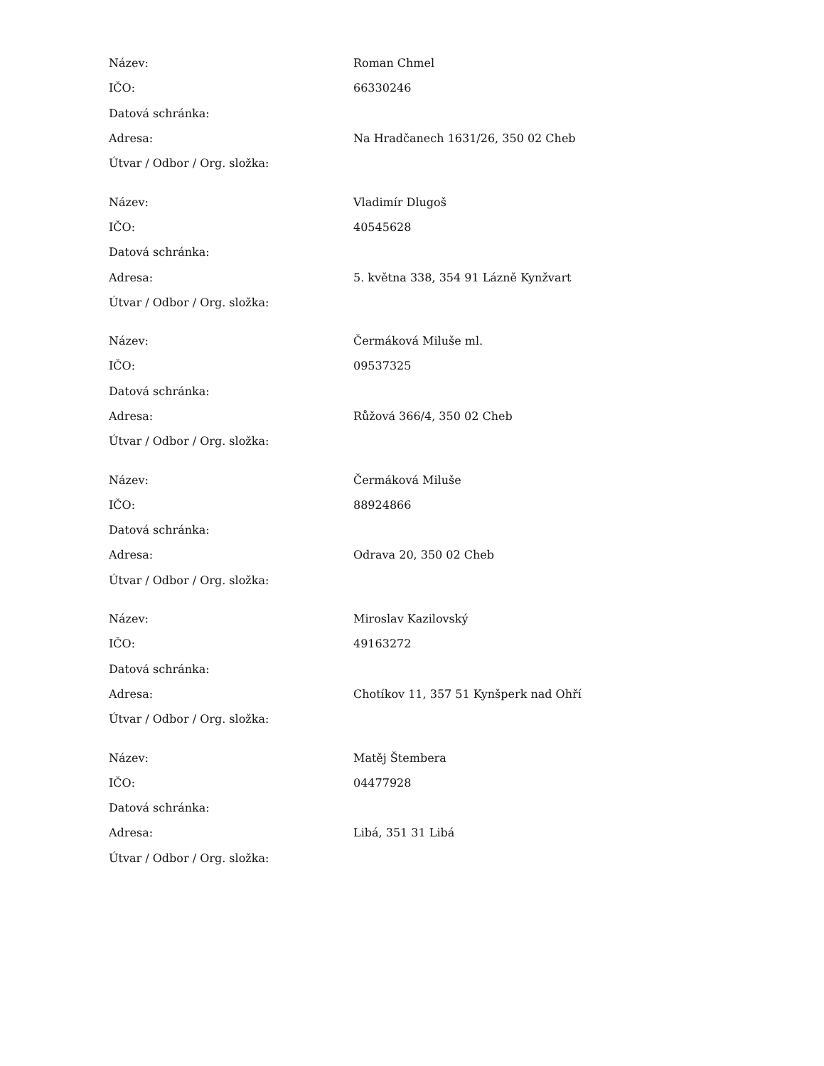| Název: | Roman Chmel |
| IČO: | 66330246 |
| Datová schránka: | |
| Adresa: | Na Hradčanech 1631/26, 350 02 Cheb |
| Útvar / Odbor / Org. složka: | |
| Název: | Vladimír Dlugoš |
| IČO: | 40545628 |
| Datová schránka: | |
| Adresa: | 5. května 338, 354 91 Lázně Kynžvart |
| Útvar / Odbor / Org. složka: | |
| Název: | Čermáková Miluše ml. |
| IČO: | 09537325 |
| Datová schránka: | |
| Adresa: | Růžová 366/4, 350 02 Cheb |
| Útvar / Odbor / Org. složka: | |
| Název: | Čermáková Miluše |
| IČO: | 88924866 |
| Datová schránka: | |
| Adresa: | Odrava 20, 350 02 Cheb |
| Útvar / Odbor / Org. složka: | |
| Název: | Miroslav Kazilovský |
| IČO: | 49163272 |
| Datová schránka: | |
| Adresa: | Chotíkov 11, 357 51 Kynšperk nad Ohří |
| Útvar / Odbor / Org. složka: | |
| Název: | Matěj Štembera |
| IČO: | 04477928 |
| Datová schránka: | |
| Adresa: | Libá, 351 31 Libá |
| Útvar / Odbor / Org. složka: | |